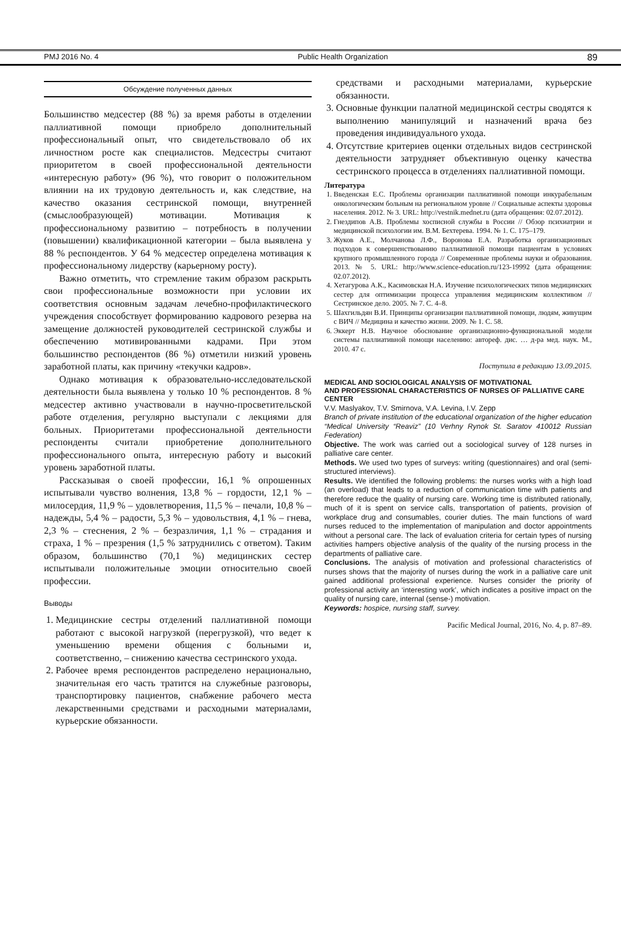PMJ 2016 No. 4 Public Health Organization 89
Обсуждение полученных данных
Большинство медсестер (88 %) за время работы в отделении паллиативной помощи приобрело дополнительный профессиональный опыт, что свидетельствовало об их личностном росте как специалистов. Медсестры считают приоритетом в своей профессиональной деятельности «интересную работу» (96 %), что говорит о положительном влиянии на их трудовую деятельность и, как следствие, на качество оказания сестринской помощи, внутренней (смыслообразующей) мотивации. Мотивация к профессиональному развитию – потребность в получении (повышении) квалификационной категории – была выявлена у 88 % респондентов. У 64 % медсестер определена мотивация к профессиональному лидерству (карьерному росту).
Важно отметить, что стремление таким образом раскрыть свои профессиональные возможности при условии их соответствия основным задачам лечебно-профилактического учреждения способствует формированию кадрового резерва на замещение должностей руководителей сестринской службы и обеспечению мотивированными кадрами. При этом большинство респондентов (86 %) отметили низкий уровень заработной платы, как причину «текучки кадров».
Однако мотивация к образовательно-исследовательской деятельности была выявлена у только 10 % респондентов. 8 % медсестер активно участвовали в научно-просветительской работе отделения, регулярно выступали с лекциями для больных. Приоритетами профессиональной деятельности респонденты считали приобретение дополнительного профессионального опыта, интересную работу и высокий уровень заработной платы.
Рассказывая о своей профессии, 16,1 % опрошенных испытывали чувство волнения, 13,8 % – гордости, 12,1 % – милосердия, 11,9 % – удовлетворения, 11,5 % – печали, 10,8 % – надежды, 5,4 % – радости, 5,3 % – удовольствия, 4,1 % – гнева, 2,3 % – стеснения, 2 % – безразличия, 1,1 % – страдания и страха, 1 % – презрения (1,5 % затруднились с ответом). Таким образом, большинство (70,1 %) медицинских сестер испытывали положительные эмоции относительно своей профессии.
Выводы
1. Медицинские сестры отделений паллиативной помощи работают с высокой нагрузкой (перегрузкой), что ведет к уменьшению времени общения с больными и, соответственно, – снижению качества сестринского ухода.
2. Рабочее время респондентов распределено нерационально, значительная его часть тратится на служебные разговоры, транспортировку пациентов, снабжение рабочего места лекарственными средствами и расходными материалами, курьерские обязанности.
средствами и расходными материалами, курьерские обязанности.
3. Основные функции палатной медицинской сестры сводятся к выполнению манипуляций и назначений врача без проведения индивидуального ухода.
4. Отсутствие критериев оценки отдельных видов сестринской деятельности затрудняет объективную оценку качества сестринского процесса в отделениях паллиативной помощи.
Литература
1. Введенская Е.С. Проблемы организации паллиативной помощи инкурабельным онкологическим больным на региональном уровне // Социальные аспекты здоровья населения. 2012. № 3. URL: http://vestnik.mednet.ru (дата обращения: 02.07.2012).
2. Гнездипов А.В. Проблемы хосписной службы в России // Обзор психиатрии и медицинской психологии им. В.М. Бехтерева. 1994. № 1. С. 175–179.
3. Жуков А.Е., Молчанова Л.Ф., Воронова Е.А. Разработка организационных подходов к совершенствованию паллиативной помощи пациентам в условиях крупного промышленного города // Современные проблемы науки и образования. 2013. № 5. URL: http://www.science-education.ru/123-19992 (дата обращения: 02.07.2012).
4. Хетагурова А.К., Касимовская Н.А. Изучение психологических типов медицинских сестер для оптимизации процесса управления медицинским коллективом // Сестринское дело. 2005. № 7. С. 4–8.
5. Шахгильдян В.И. Принципы организации паллиативной помощи, людям, живущим с ВИЧ // Медицина и качество жизни. 2009. № 1. С. 58.
6. Эккерт Н.В. Научное обоснование организационно-функциональной модели системы паллиативной помощи населению: автореф. дис. … д-ра мед. наук. М., 2010. 47 с.
Поступила в редакцию 13.09.2015.
MEDICAL AND SOCIOLOGICAL ANALYSIS OF MOTIVATIONAL
AND PROFESSIONAL CHARACTERISTICS OF NURSES OF PALLIATIVE CARE CENTER
V.V. Maslyakov, T.V. Smirnova, V.A. Levina, I.V. Zepp
Branch of private institution of the educational organization of the higher education “Medical University “Reaviz” (10 Verhny Rynok St. Saratov 410012 Russian Federation)
Objective. The work was carried out a sociological survey of 128 nurses in palliative care center.
Methods. We used two types of surveys: writing (questionnaires) and oral (semi-structured interviews).
Results. We identified the following problems: the nurses works with a high load (an overload) that leads to a reduction of communication time with patients and therefore reduce the quality of nursing care. Working time is distributed rationally, much of it is spent on service calls, transportation of patients, provision of workplace drug and consumables, courier duties. The main functions of ward nurses reduced to the implementation of manipulation and doctor appointments without a personal care. The lack of evaluation criteria for certain types of nursing activities hampers objective analysis of the quality of the nursing process in the departments of palliative care.
Conclusions. The analysis of motivation and professional characteristics of nurses shows that the majority of nurses during the work in a palliative care unit gained additional professional experience. Nurses consider the priority of professional activity an ‘interesting work’, which indicates a positive impact on the quality of nursing care, internal (sense-) motivation.
Keywords: hospice, nursing staff, survey.
Pacific Medical Journal, 2016, No. 4, p. 87–89.